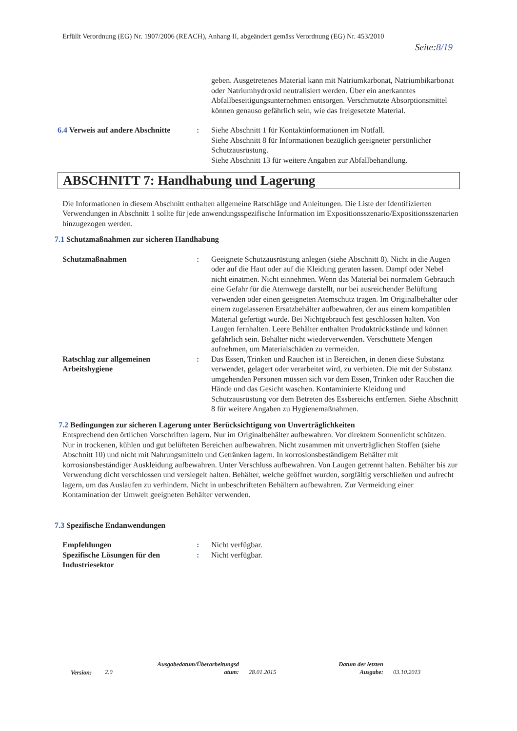Erfüllt Verordnung (EG) Nr. 1907/2006 (REACH), Anhang II, abgeändert gemäss Verordnung (EG) Nr. 453/2010
Seite:8/19
geben. Ausgetretenes Material kann mit Natriumkarbonat, Natriumbikarbonat oder Natriumhydroxid neutralisiert werden. Über ein anerkanntes Abfallbeseitigungsunternehmen entsorgen. Verschmutzte Absorptionsmittel können genauso gefährlich sein, wie das freigesetzte Material.
6.4 Verweis auf andere Abschnitte
: Siehe Abschnitt 1 für Kontaktinformationen im Notfall.
Siehe Abschnitt 8 für Informationen bezüglich geeigneter persönlicher Schutzausrüstung.
Siehe Abschnitt 13 für weitere Angaben zur Abfallbehandlung.
ABSCHNITT 7: Handhabung und Lagerung
Die Informationen in diesem Abschnitt enthalten allgemeine Ratschläge und Anleitungen. Die Liste der Identifizierten Verwendungen in Abschnitt 1 sollte für jede anwendungsspezifische Information im Expositionsszenario/Expositionsszenarien hinzugezogen werden.
7.1 Schutzmaßnahmen zur sicheren Handhabung
Schutzmaßnahmen : Geeignete Schutzausrüstung anlegen (siehe Abschnitt 8). Nicht in die Augen oder auf die Haut oder auf die Kleidung geraten lassen. Dampf oder Nebel nicht einatmen. Nicht einnehmen. Wenn das Material bei normalem Gebrauch eine Gefahr für die Atemwege darstellt, nur bei ausreichender Belüftung verwenden oder einen geeigneten Atemschutz tragen. Im Originalbehälter oder einem zugelassenen Ersatzbehälter aufbewahren, der aus einem kompatiblen Material gefertigt wurde. Bei Nichtgebrauch fest geschlossen halten. Von Laugen fernhalten. Leere Behälter enthalten Produktrückstände und können gefährlich sein. Behälter nicht wiederverwenden. Verschüttete Mengen aufnehmen, um Materialschäden zu vermeiden.
Ratschlag zur allgemeinen Arbeitshygiene
: Das Essen, Trinken und Rauchen ist in Bereichen, in denen diese Substanz verwendet, gelagert oder verarbeitet wird, zu verbieten. Die mit der Substanz umgehenden Personen müssen sich vor dem Essen, Trinken oder Rauchen die Hände und das Gesicht waschen. Kontaminierte Kleidung und Schutzausrüstung vor dem Betreten des Essbereichs entfernen. Siehe Abschnitt 8 für weitere Angaben zu Hygienemaßnahmen.
7.2 Bedingungen zur sicheren Lagerung unter Berücksichtigung von Unverträglichkeiten
Entsprechend den örtlichen Vorschriften lagern. Nur im Originalbehälter aufbewahren. Vor direktem Sonnenlicht schützen. Nur in trockenen, kühlen und gut belüfteten Bereichen aufbewahren. Nicht zusammen mit unverträglichen Stoffen (siehe Abschnitt 10) und nicht mit Nahrungsmitteln und Getränken lagern. In korrosionsbeständigem Behälter mit korrosionsbeständiger Auskleidung aufbewahren. Unter Verschluss aufbewahren. Von Laugen getrennt halten. Behälter bis zur Verwendung dicht verschlossen und versiegelt halten. Behälter, welche geöffnet wurden, sorgfältig verschließen und aufrecht lagern, um das Auslaufen zu verhindern. Nicht in unbeschrifteten Behältern aufbewahren. Zur Vermeidung einer Kontamination der Umwelt geeigneten Behälter verwenden.
7.3 Spezifische Endanwendungen
Empfehlungen : Nicht verfügbar.
Spezifische Lösungen für den Industriesektor
: Nicht verfügbar.
Version: 2.0
Ausgabedatum/Überarbeitungsd atum:
28.01.2015
Datum der letzten Ausgabe:
03.10.2013